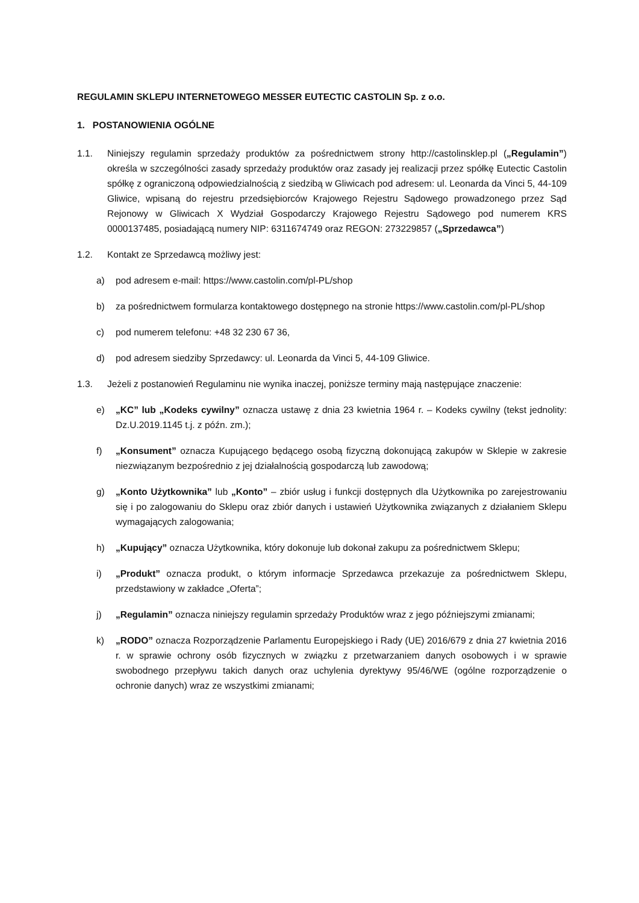REGULAMIN SKLEPU INTERNETOWEGO MESSER EUTECTIC CASTOLIN Sp. z o.o.
1. POSTANOWIENIA OGÓLNE
1.1. Niniejszy regulamin sprzedaży produktów za pośrednictwem strony http://castolinsklep.pl („Regulamin”) określa w szczególności zasady sprzedaży produktów oraz zasady jej realizacji przez spółkę Eutectic Castolin spółkę z ograniczoną odpowiedzialnością z siedzibą w Gliwicach pod adresem: ul. Leonarda da Vinci 5, 44-109 Gliwice, wpisaną do rejestru przedsiębiorców Krajowego Rejestru Sądowego prowadzonego przez Sąd Rejonowy w Gliwicach X Wydział Gospodarczy Krajowego Rejestru Sądowego pod numerem KRS 0000137485, posiadającą numery NIP: 6311674749 oraz REGON: 273229857 („Sprzedawca”)
1.2. Kontakt ze Sprzedawcą możliwy jest:
a) pod adresem e-mail: https://www.castolin.com/pl-PL/shop
b) za pośrednictwem formularza kontaktowego dostępnego na stronie https://www.castolin.com/pl-PL/shop
c) pod numerem telefonu: +48 32 230 67 36,
d) pod adresem siedziby Sprzedawcy: ul. Leonarda da Vinci 5, 44-109 Gliwice.
1.3. Jeżeli z postanowień Regulaminu nie wynika inaczej, poniższe terminy mają następujące znaczenie:
e) „KC” lub „Kodeks cywilny” oznacza ustawę z dnia 23 kwietnia 1964 r. – Kodeks cywilny (tekst jednolity: Dz.U.2019.1145 t.j. z późn. zm.);
f) „Konsument” oznacza Kupującego będącego osobą fizyczną dokonującą zakupów w Sklepie w zakresie niezwiązanym bezpośrednio z jej działalnością gospodarczą lub zawodową;
g) „Konto Użytkownika” lub „Konto” – zbiór usług i funkcji dostępnych dla Użytkownika po zarejestrowaniu się i po zalogowaniu do Sklepu oraz zbiór danych i ustawień Użytkownika związanych z działaniem Sklepu wymagających zalogowania;
h) „Kupujący” oznacza Użytkownika, który dokonuje lub dokonał zakupu za pośrednictwem Sklepu;
i) „Produkt” oznacza produkt, o którym informacje Sprzedawca przekazuje za pośrednictwem Sklepu, przedstawiony w zakładce „Oferta”;
j) „Regulamin” oznacza niniejszy regulamin sprzedaży Produktów wraz z jego późniejszymi zmianami;
k) „RODO” oznacza Rozporządzenie Parlamentu Europejskiego i Rady (UE) 2016/679 z dnia 27 kwietnia 2016 r. w sprawie ochrony osób fizycznych w związku z przetwarzaniem danych osobowych i w sprawie swobodnego przepływu takich danych oraz uchylenia dyrektywy 95/46/WE (ogólne rozporządzenie o ochronie danych) wraz ze wszystkimi zmianami;